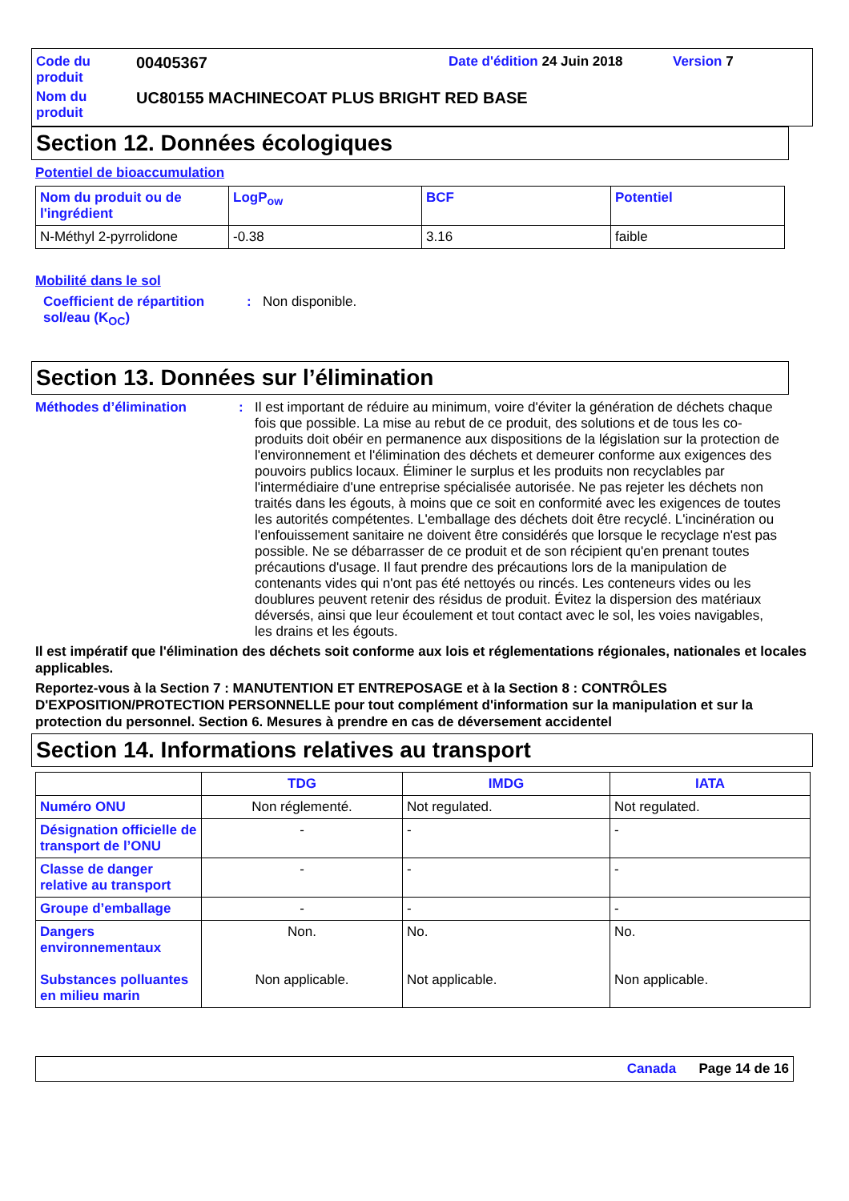| Code du produit | 00405367 | Date d'édition 24 Juin 2018 | Version 7 |
| Nom du produit | UC80155 MACHINECOAT PLUS BRIGHT RED BASE | | |
Section 12. Données écologiques
Potentiel de bioaccumulation
| Nom du produit ou de l'ingrédient | LogP<sub>ow</sub> | BCF | Potentiel |
| --- | --- | --- | --- |
| N-Méthyl 2-pyrrolidone | -0.38 | 3.16 | faible |
Mobilité dans le sol
Coefficient de répartition sol/eau (K<sub>OC</sub>)
: Non disponible.
Section 13. Données sur l’élimination
Méthodes d’élimination : Il est important de réduire au minimum, voire d'éviter la génération de déchets chaque fois que possible. La mise au rebut de ce produit, des solutions et de tous les co-produits doit obéir en permanence aux dispositions de la législation sur la protection de l'environnement et l'élimination des déchets et demeurer conforme aux exigences des pouvoirs publics locaux. Éliminer le surplus et les produits non recyclables par l'intermédiaire d'une entreprise spécialisée autorisée. Ne pas rejeter les déchets non traités dans les égouts, à moins que ce soit en conformité avec les exigences de toutes les autorités compétentes. L'emballage des déchets doit être recyclé. L'incinération ou l'enfouissement sanitaire ne doivent être considérés que lorsque le recyclage n'est pas possible. Ne se débarrasser de ce produit et de son récipient qu'en prenant toutes précautions d'usage. Il faut prendre des précautions lors de la manipulation de contenants vides qui n'ont pas été nettoyés ou rincés. Les conteneurs vides ou les doublures peuvent retenir des résidus de produit. Évitez la dispersion des matériaux déversés, ainsi que leur écoulement et tout contact avec le sol, les voies navigables, les drains et les égouts.
Il est impératif que l'élimination des déchets soit conforme aux lois et réglementations régionales, nationales et locales applicables.
Reportez-vous à la Section 7 : MANUTENTION ET ENTREPOSAGE et à la Section 8 : CONTRÔLES D'EXPOSITION/PROTECTION PERSONNELLE pour tout complément d'information sur la manipulation et sur la protection du personnel. Section 6. Mesures à prendre en cas de déversement accidentel
Section 14. Informations relatives au transport
| | TDG | IMDG | IATA |
| --- | --- | --- | --- |
| Numéro ONU | Non réglementé. | Not regulated. | Not regulated. |
| Désignation officielle de transport de l’ONU | - | - | - |
| Classe de danger relative au transport | - | - | - |
| Groupe d’emballage | - | - | - |
| Dangers environnementaux Substances polluantes en milieu marin | Non. Non applicable. | No. Not applicable. | No. Non applicable. |
Canada Page 14 de 16